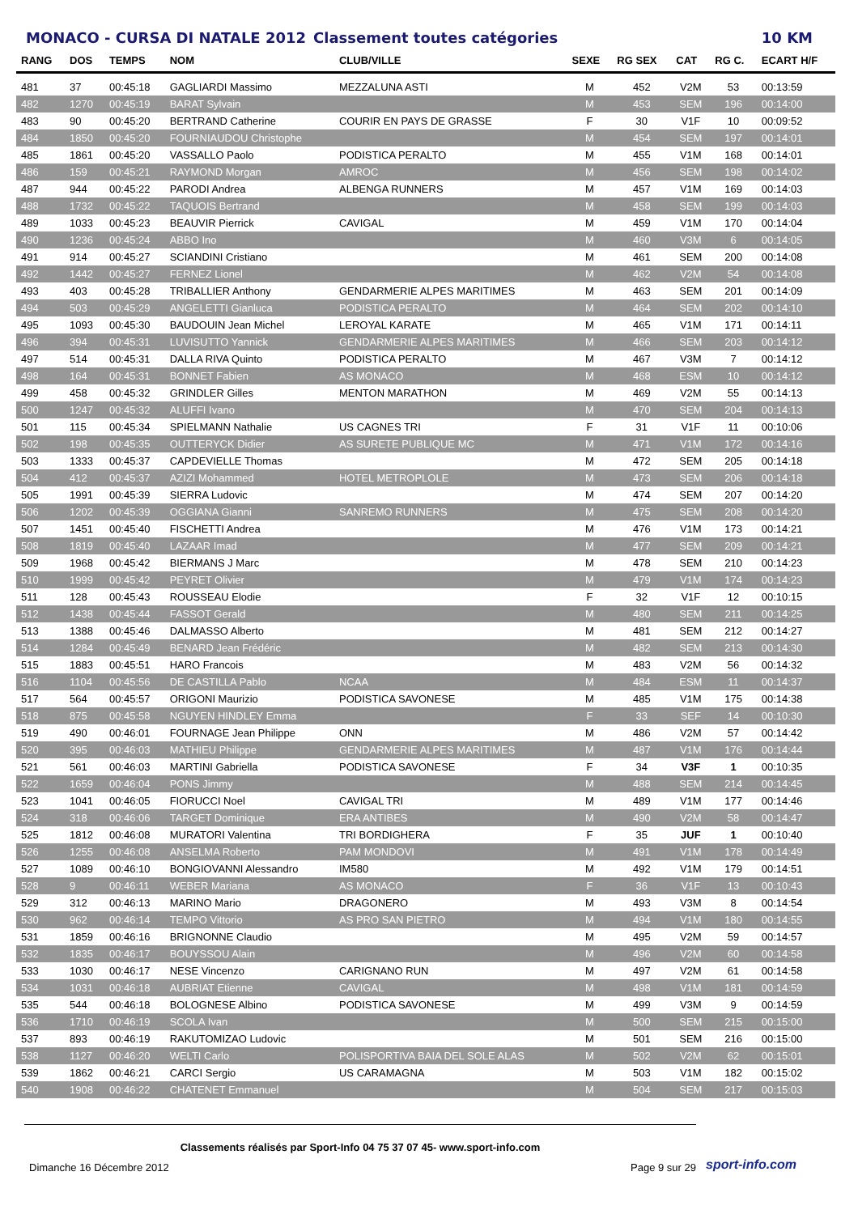MONACO - CURSA DI NATALE 2012 Classement toutes catégories 10 KM
| RANG | DOS | TEMPS | NOM | CLUB/VILLE | SEXE | RG SEX | CAT | RG C. | ECART H/F |
| --- | --- | --- | --- | --- | --- | --- | --- | --- | --- |
| 481 | 37 | 00:45:18 | GAGLIARDI Massimo | MEZZALUNA ASTI | M | 452 | V2M | 53 | 00:13:59 |
| 482 | 1270 | 00:45:19 | BARAT Sylvain | | M | 453 | SEM | 196 | 00:14:00 |
| 483 | 90 | 00:45:20 | BERTRAND Catherine | COURIR EN PAYS DE GRASSE | F | 30 | V1F | 10 | 00:09:52 |
| 484 | 1850 | 00:45:20 | FOURNIAUDOU Christophe | | M | 454 | SEM | 197 | 00:14:01 |
| 485 | 1861 | 00:45:20 | VASSALLO Paolo | PODISTICA PERALTO | M | 455 | V1M | 168 | 00:14:01 |
| 486 | 159 | 00:45:21 | RAYMOND Morgan | AMROC | M | 456 | SEM | 198 | 00:14:02 |
| 487 | 944 | 00:45:22 | PARODI Andrea | ALBENGA RUNNERS | M | 457 | V1M | 169 | 00:14:03 |
| 488 | 1732 | 00:45:22 | TAQUOIS Bertrand | | M | 458 | SEM | 199 | 00:14:03 |
| 489 | 1033 | 00:45:23 | BEAUVIR Pierrick | CAVIGAL | M | 459 | V1M | 170 | 00:14:04 |
| 490 | 1236 | 00:45:24 | ABBO Ino | | M | 460 | V3M | 6 | 00:14:05 |
| 491 | 914 | 00:45:27 | SCIANDINI Cristiano | | M | 461 | SEM | 200 | 00:14:08 |
| 492 | 1442 | 00:45:27 | FERNEZ Lionel | | M | 462 | V2M | 54 | 00:14:08 |
| 493 | 403 | 00:45:28 | TRIBALLIER Anthony | GENDARMERIE ALPES MARITIMES | M | 463 | SEM | 201 | 00:14:09 |
| 494 | 503 | 00:45:29 | ANGELETTI Gianluca | PODISTICA PERALTO | M | 464 | SEM | 202 | 00:14:10 |
| 495 | 1093 | 00:45:30 | BAUDOUIN Jean Michel | LEROYAL KARATE | M | 465 | V1M | 171 | 00:14:11 |
| 496 | 394 | 00:45:31 | LUVISUTTO Yannick | GENDARMERIE ALPES MARITIMES | M | 466 | SEM | 203 | 00:14:12 |
| 497 | 514 | 00:45:31 | DALLA RIVA Quinto | PODISTICA PERALTO | M | 467 | V3M | 7 | 00:14:12 |
| 498 | 164 | 00:45:31 | BONNET Fabien | AS MONACO | M | 468 | ESM | 10 | 00:14:12 |
| 499 | 458 | 00:45:32 | GRINDLER Gilles | MENTON MARATHON | M | 469 | V2M | 55 | 00:14:13 |
| 500 | 1247 | 00:45:32 | ALUFFI Ivano | | M | 470 | SEM | 204 | 00:14:13 |
| 501 | 115 | 00:45:34 | SPIELMANN Nathalie | US CAGNES TRI | F | 31 | V1F | 11 | 00:10:06 |
| 502 | 198 | 00:45:35 | OUTTERYCK Didier | AS SURETE PUBLIQUE MC | M | 471 | V1M | 172 | 00:14:16 |
| 503 | 1333 | 00:45:37 | CAPDEVIELLE Thomas | | M | 472 | SEM | 205 | 00:14:18 |
| 504 | 412 | 00:45:37 | AZIZI Mohammed | HOTEL METROPLOLE | M | 473 | SEM | 206 | 00:14:18 |
| 505 | 1991 | 00:45:39 | SIERRA Ludovic | | M | 474 | SEM | 207 | 00:14:20 |
| 506 | 1202 | 00:45:39 | OGGIANA Gianni | SANREMO RUNNERS | M | 475 | SEM | 208 | 00:14:20 |
| 507 | 1451 | 00:45:40 | FISCHETTI Andrea | | M | 476 | V1M | 173 | 00:14:21 |
| 508 | 1819 | 00:45:40 | LAZAAR Imad | | M | 477 | SEM | 209 | 00:14:21 |
| 509 | 1968 | 00:45:42 | BIERMANS J Marc | | M | 478 | SEM | 210 | 00:14:23 |
| 510 | 1999 | 00:45:42 | PEYRET Olivier | | M | 479 | V1M | 174 | 00:14:23 |
| 511 | 128 | 00:45:43 | ROUSSEAU Elodie | | F | 32 | V1F | 12 | 00:10:15 |
| 512 | 1438 | 00:45:44 | FASSOT Gerald | | M | 480 | SEM | 211 | 00:14:25 |
| 513 | 1388 | 00:45:46 | DALMASSO Alberto | | M | 481 | SEM | 212 | 00:14:27 |
| 514 | 1284 | 00:45:49 | BENARD Jean Frédéric | | M | 482 | SEM | 213 | 00:14:30 |
| 515 | 1883 | 00:45:51 | HARO Francois | | M | 483 | V2M | 56 | 00:14:32 |
| 516 | 1104 | 00:45:56 | DE CASTILLA Pablo | NCAA | M | 484 | ESM | 11 | 00:14:37 |
| 517 | 564 | 00:45:57 | ORIGONI Maurizio | PODISTICA SAVONESE | M | 485 | V1M | 175 | 00:14:38 |
| 518 | 875 | 00:45:58 | NGUYEN HINDLEY Emma | | F | 33 | SEF | 14 | 00:10:30 |
| 519 | 490 | 00:46:01 | FOURNAGE Jean Philippe | ONN | M | 486 | V2M | 57 | 00:14:42 |
| 520 | 395 | 00:46:03 | MATHIEU Philippe | GENDARMERIE ALPES MARITIMES | M | 487 | V1M | 176 | 00:14:44 |
| 521 | 561 | 00:46:03 | MARTINI Gabriella | PODISTICA SAVONESE | F | 34 | V3F | 1 | 00:10:35 |
| 522 | 1659 | 00:46:04 | PONS Jimmy | | M | 488 | SEM | 214 | 00:14:45 |
| 523 | 1041 | 00:46:05 | FIORUCCI Noel | CAVIGAL TRI | M | 489 | V1M | 177 | 00:14:46 |
| 524 | 318 | 00:46:06 | TARGET Dominique | ERA ANTIBES | M | 490 | V2M | 58 | 00:14:47 |
| 525 | 1812 | 00:46:08 | MURATORI Valentina | TRI BORDIGHERA | F | 35 | JUF | 1 | 00:10:40 |
| 526 | 1255 | 00:46:08 | ANSELMA Roberto | PAM MONDOVI | M | 491 | V1M | 178 | 00:14:49 |
| 527 | 1089 | 00:46:10 | BONGIOVANNI Alessandro | IM580 | M | 492 | V1M | 179 | 00:14:51 |
| 528 | 9 | 00:46:11 | WEBER Mariana | AS MONACO | F | 36 | V1F | 13 | 00:10:43 |
| 529 | 312 | 00:46:13 | MARINO Mario | DRAGONERO | M | 493 | V3M | 8 | 00:14:54 |
| 530 | 962 | 00:46:14 | TEMPO Vittorio | AS PRO SAN PIETRO | M | 494 | V1M | 180 | 00:14:55 |
| 531 | 1859 | 00:46:16 | BRIGNONNE Claudio | | M | 495 | V2M | 59 | 00:14:57 |
| 532 | 1835 | 00:46:17 | BOUYSSOU Alain | | M | 496 | V2M | 60 | 00:14:58 |
| 533 | 1030 | 00:46:17 | NESE Vincenzo | CARIGNANO RUN | M | 497 | V2M | 61 | 00:14:58 |
| 534 | 1031 | 00:46:18 | AUBRIAT Etienne | CAVIGAL | M | 498 | V1M | 181 | 00:14:59 |
| 535 | 544 | 00:46:18 | BOLOGNESE Albino | PODISTICA SAVONESE | M | 499 | V3M | 9 | 00:14:59 |
| 536 | 1710 | 00:46:19 | SCOLA Ivan | | M | 500 | SEM | 215 | 00:15:00 |
| 537 | 893 | 00:46:19 | RAKUTOMIZAO Ludovic | | M | 501 | SEM | 216 | 00:15:00 |
| 538 | 1127 | 00:46:20 | WELTI Carlo | POLISPORTIVA BAIA DEL SOLE ALAS | M | 502 | V2M | 62 | 00:15:01 |
| 539 | 1862 | 00:46:21 | CARCI Sergio | US CARAMAGNA | M | 503 | V1M | 182 | 00:15:02 |
| 540 | 1908 | 00:46:22 | CHATENET Emmanuel | | M | 504 | SEM | 217 | 00:15:03 |
Classements réalisés par Sport-Info 04 75 37 07 45- www.sport-info.com
Dimanche 16 Décembre 2012 Page 9 sur 29
sport-info.com